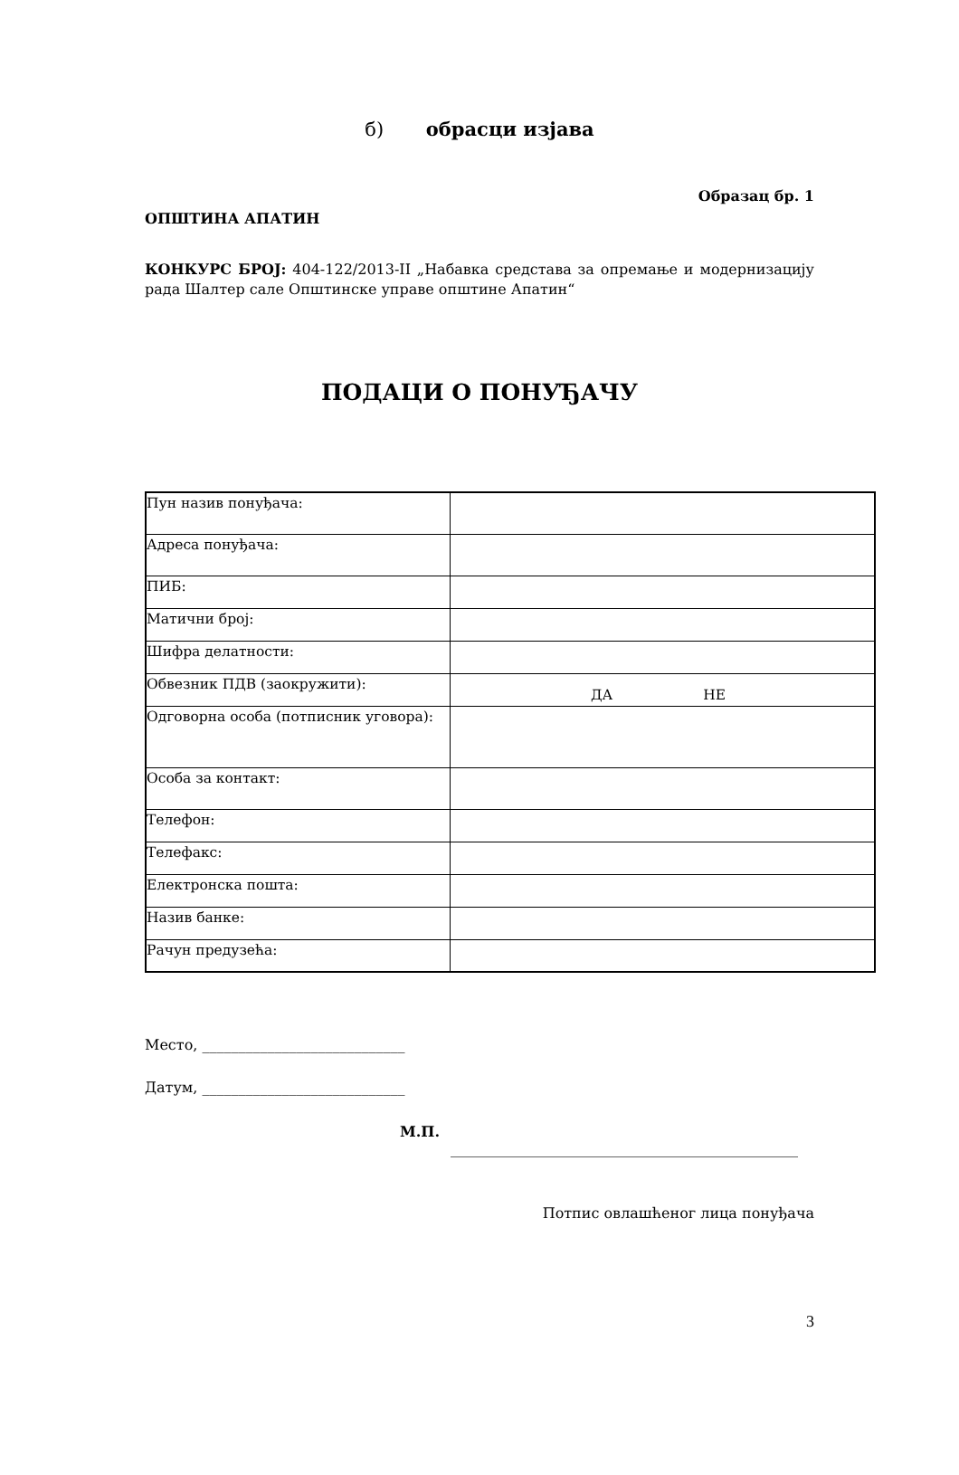б) обрасци изјава
Образац бр. 1
ОПШТИНА АПАТИН
КОНКУРС БРОЈ: 404-122/2013-II „Набавка средстава за опремање и модернизацију рада Шалтер сале Општинске управе општине Апатин“
ПОДАЦИ О ПОНУЂАЧУ
| Пун назив понуђача: | |
| Адреса понуђача: | |
| ПИБ: | |
| Матични број: | |
| Шифра делатности: | |
| Обвезник ПДВ (заокружити): | ДА НЕ |
| Одговорна особа (потписник уговора): | |
| Особа за контакт: | |
| Телефон: | |
| Телефакс: | |
| Електронска пошта: | |
| Назив банке: | |
| Рачун предузећа: | |
Место, ____________________________
Датум, ____________________________
М.П. ________________________________________________
Потпис овлашћеног лица понуђача
3